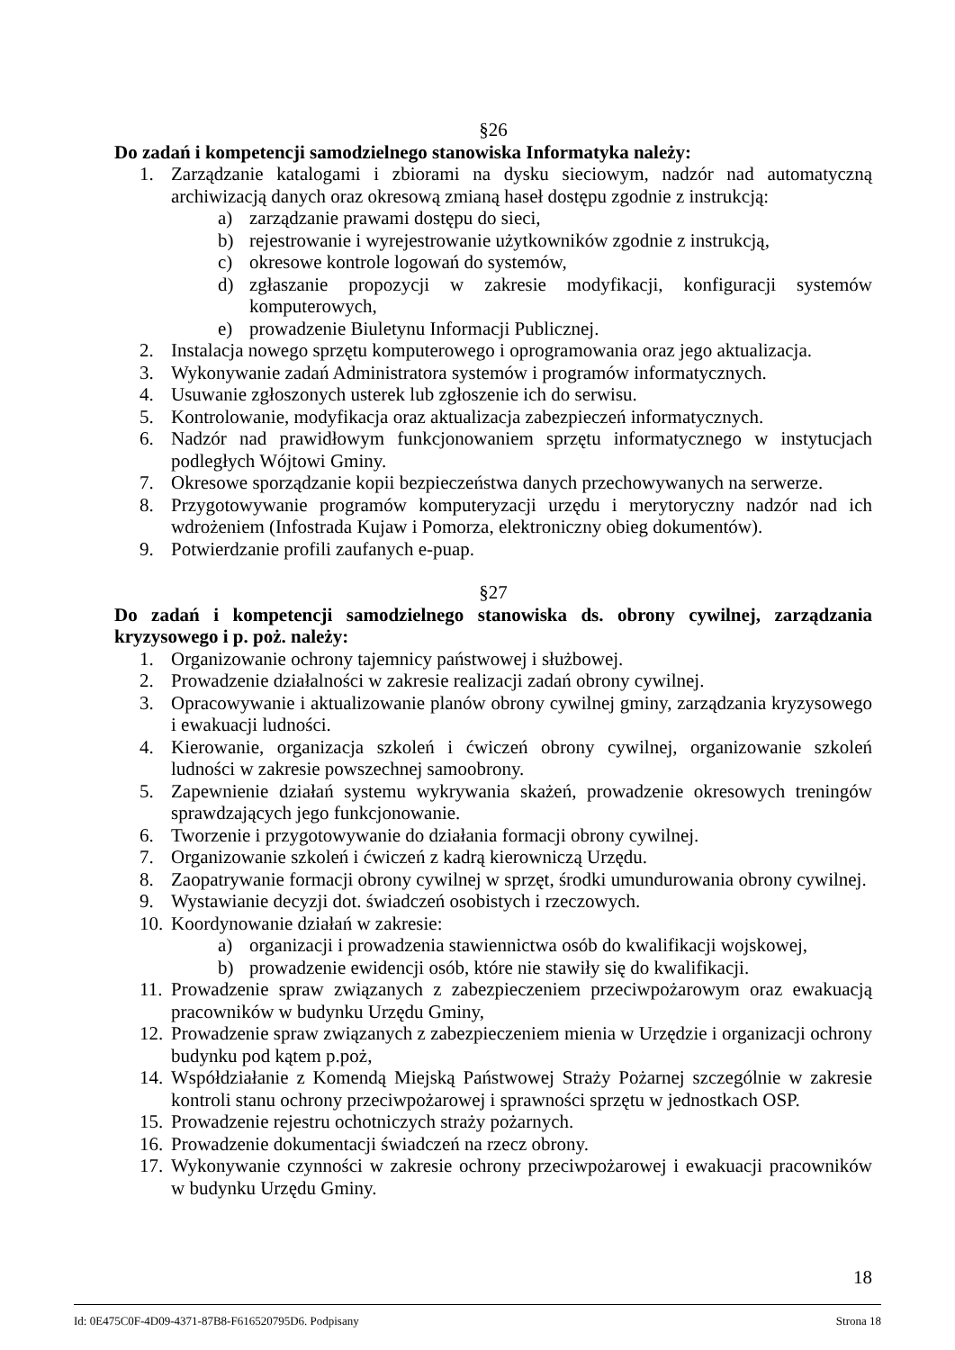§26
Do zadań i kompetencji samodzielnego stanowiska Informatyka należy:
1. Zarządzanie katalogami i zbiorami na dysku sieciowym, nadzór nad automatyczną archiwizacją danych oraz okresową zmianą haseł dostępu zgodnie z instrukcją:
a) zarządzanie prawami dostępu do sieci,
b) rejestrowanie i wyrejestrowanie użytkowników zgodnie z instrukcją,
c) okresowe kontrole logowań do systemów,
d) zgłaszanie propozycji w zakresie modyfikacji, konfiguracji systemów komputerowych,
e) prowadzenie Biuletynu Informacji Publicznej.
2. Instalacja nowego sprzętu komputerowego i oprogramowania oraz jego aktualizacja.
3. Wykonywanie zadań Administratora systemów i programów informatycznych.
4. Usuwanie zgłoszonych usterek lub zgłoszenie ich do serwisu.
5. Kontrolowanie, modyfikacja oraz aktualizacja zabezpieczeń informatycznych.
6. Nadzór nad prawidłowym funkcjonowaniem sprzętu informatycznego w instytucjach podległych Wójtowi Gminy.
7. Okresowe sporządzanie kopii bezpieczeństwa danych przechowywanych na serwerze.
8. Przygotowywanie programów komputeryzacji urzędu i merytoryczny nadzór nad ich wdrożeniem (Infostrada Kujaw i Pomorza, elektroniczny obieg dokumentów).
9. Potwierdzanie profili zaufanych e-puap.
§27
Do zadań i kompetencji samodzielnego stanowiska ds. obrony cywilnej, zarządzania kryzysowego i p. poż. należy:
1. Organizowanie ochrony tajemnicy państwowej i służbowej.
2. Prowadzenie działalności w zakresie realizacji zadań obrony cywilnej.
3. Opracowywanie i aktualizowanie planów obrony cywilnej gminy, zarządzania kryzysowego i ewakuacji ludności.
4. Kierowanie, organizacja szkoleń i ćwiczeń obrony cywilnej, organizowanie szkoleń ludności w zakresie powszechnej samoobrony.
5. Zapewnienie działań systemu wykrywania skażeń, prowadzenie okresowych treningów sprawdzających jego funkcjonowanie.
6. Tworzenie i przygotowywanie do działania formacji obrony cywilnej.
7. Organizowanie szkoleń i ćwiczeń z kadrą kierowniczą Urzędu.
8. Zaopatrywanie formacji obrony cywilnej w sprzęt, środki umundurowania obrony cywilnej.
9. Wystawianie decyzji dot. świadczeń osobistych i rzeczowych.
10. Koordynowanie działań w zakresie:
a) organizacji i prowadzenia stawiennictwa osób do kwalifikacji wojskowej,
b) prowadzenie ewidencji osób, które nie stawiły się do kwalifikacji.
11. Prowadzenie spraw związanych z zabezpieczeniem przeciwpożarowym oraz ewakuacją pracowników w budynku Urzędu Gminy,
12. Prowadzenie spraw związanych z zabezpieczeniem mienia w Urzędzie i organizacji ochrony budynku pod kątem p.poż,
14. Współdziałanie z Komendą Miejską Państwowej Straży Pożarnej szczególnie w zakresie kontroli stanu ochrony przeciwpożarowej i sprawności sprzętu w jednostkach OSP.
15. Prowadzenie rejestru ochotniczych straży pożarnych.
16. Prowadzenie dokumentacji świadczeń na rzecz obrony.
17. Wykonywanie czynności w zakresie ochrony przeciwpożarowej i ewakuacji pracowników w budynku Urzędu Gminy.
18
Id: 0E475C0F-4D09-4371-87B8-F616520795D6. Podpisany Strona 18